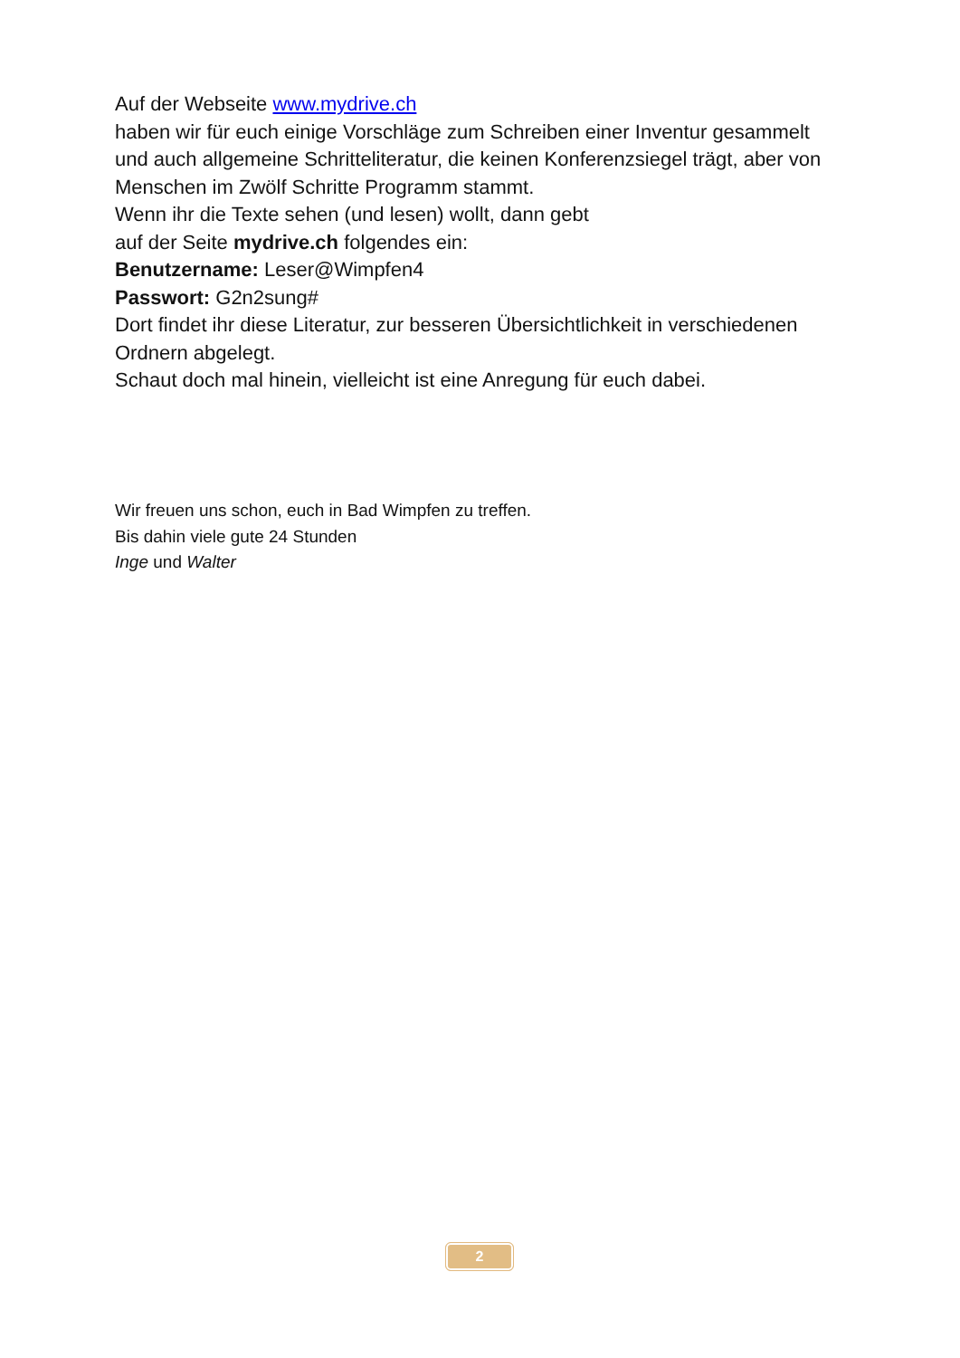Auf der Webseite www.mydrive.ch
haben wir für euch einige Vorschläge zum Schreiben einer Inventur gesammelt und auch allgemeine Schritteliteratur, die keinen Konferenzsiegel trägt, aber von Menschen im Zwölf Schritte Programm stammt.
Wenn ihr die Texte sehen (und lesen) wollt, dann gebt
auf der Seite mydrive.ch folgendes ein:
Benutzername: Leser@Wimpfen4
Passwort: G2n2sung#
Dort findet ihr diese Literatur, zur besseren Übersichtlichkeit in verschiedenen Ordnern abgelegt.
Schaut doch mal hinein, vielleicht ist eine Anregung für euch dabei.
Wir freuen uns schon, euch in Bad Wimpfen zu treffen.
Bis dahin viele gute 24 Stunden
Inge und Walter
2